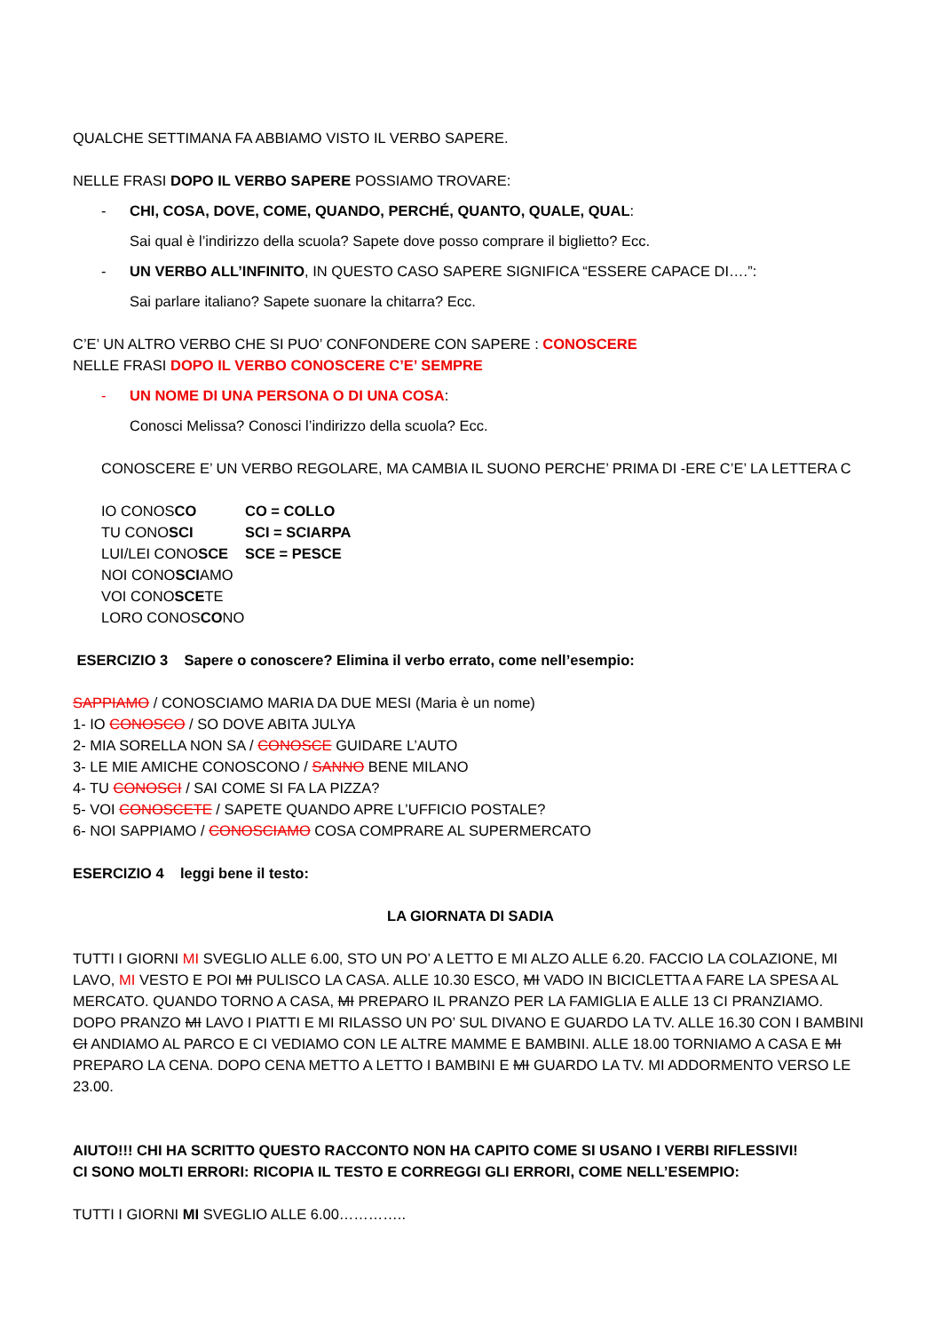QUALCHE SETTIMANA FA ABBIAMO VISTO IL VERBO SAPERE.
NELLE FRASI DOPO IL VERBO SAPERE POSSIAMO TROVARE:
- CHI, COSA, DOVE, COME, QUANDO, PERCHÉ, QUANTO, QUALE, QUAL:
Sai qual è l’indirizzo della scuola? Sapete dove posso comprare il biglietto? Ecc.
- UN VERBO ALL’INFINITO, IN QUESTO CASO SAPERE SIGNIFICA “ESSERE CAPACE DI….”:
Sai parlare italiano? Sapete suonare la chitarra? Ecc.
C’E’ UN ALTRO VERBO CHE SI PUO’ CONFONDERE CON SAPERE : CONOSCERE
NELLE FRASI DOPO IL VERBO CONOSCERE C’E’ SEMPRE
- UN NOME DI UNA PERSONA O DI UNA COSA:
Conosci Melissa? Conosci l’indirizzo della scuola? Ecc.
CONOSCERE E’ UN VERBO REGOLARE, MA CAMBIA IL SUONO PERCHE’ PRIMA DI -ERE C’E’ LA LETTERA C
IO CONOSCO CO = COLLO TU CONOSCI SCI = SCIARPA LUI/LEI CONOSCE SCE = PESCE NOI CONOSCIAMO VOI CONOSCETE LORO CONOSCONO
ESERCIZIO 3 Sapere o conoscere? Elimina il verbo errato, come nell’esempio:
SAPPIAMO / CONOSCIAMO MARIA DA DUE MESI (Maria è un nome)
1- IO CONOSCO / SO DOVE ABITA JULYA
2- MIA SORELLA NON SA / CONOSCE GUIDARE L’AUTO
3- LE MIE AMICHE CONOSCONO / SANNO BENE MILANO
4- TU CONOSCI / SAI COME SI FA LA PIZZA?
5- VOI CONOSCETE / SAPETE QUANDO APRE L’UFFICIO POSTALE?
6- NOI SAPPIAMO / CONOSCIAMO COSA COMPRARE AL SUPERMERCATO
ESERCIZIO 4 leggi bene il testo:
LA GIORNATA DI SADIA
TUTTI I GIORNI MI SVEGLIO ALLE 6.00, STO UN PO’ A LETTO E MI ALZO ALLE 6.20. FACCIO LA COLAZIONE, MI LAVO, MI VESTO E POI MI PULISCO LA CASA. ALLE 10.30 ESCO, MI VADO IN BICICLETTA A FARE LA SPESA AL MERCATO. QUANDO TORNO A CASA, MI PREPARO IL PRANZO PER LA FAMIGLIA E ALLE 13 CI PRANZIAMO. DOPO PRANZO MI LAVO I PIATTI E MI RILASSO UN PO’ SUL DIVANO E GUARDO LA TV. ALLE 16.30 CON I BAMBINI CI ANDIAMO AL PARCO E CI VEDIAMO CON LE ALTRE MAMME E BAMBINI. ALLE 18.00 TORNIAMO A CASA E MI PREPARO LA CENA. DOPO CENA METTO A LETTO I BAMBINI E MI GUARDO LA TV. MI ADDORMENTO VERSO LE 23.00.
AIUTO!!! CHI HA SCRITTO QUESTO RACCONTO NON HA CAPITO COME SI USANO I VERBI RIFLESSIVI!
CI SONO MOLTI ERRORI: RICOPIA IL TESTO E CORREGGI GLI ERRORI, COME NELL’ESEMPIO:
TUTTI I GIORNI MI SVEGLIO ALLE 6.00…………..